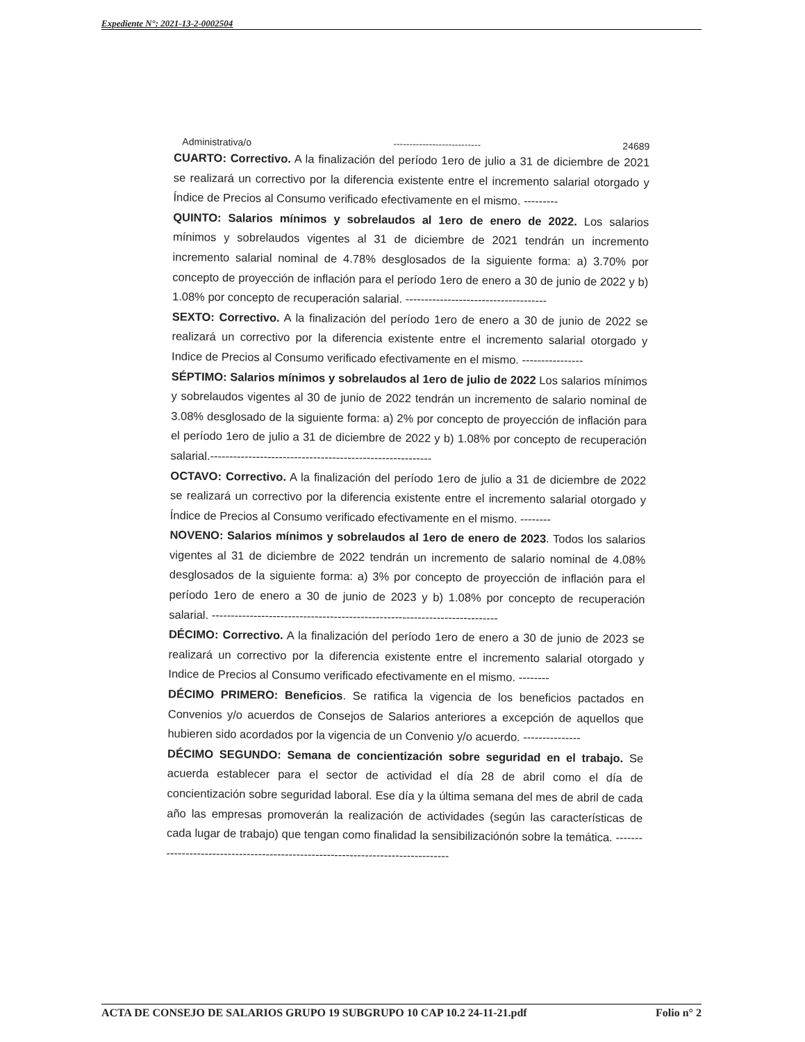Expediente N°: 2021-13-2-0002504
Administrativa/o --------------------------- 24689
CUARTO: Correctivo. A la finalización del período 1ero de julio a 31 de diciembre de 2021 se realizará un correctivo por la diferencia existente entre el incremento salarial otorgado y Índice de Precios al Consumo verificado efectivamente en el mismo. ---------
QUINTO: Salarios mínimos y sobrelaudos al 1ero de enero de 2022. Los salarios mínimos y sobrelaudos vigentes al 31 de diciembre de 2021 tendrán un incremento incremento salarial nominal de 4.78% desglosados de la siguiente forma: a) 3.70% por concepto de proyección de inflación para el período 1ero de enero a 30 de junio de 2022 y b) 1.08% por concepto de recuperación salarial. -------------------------------------
SEXTO: Correctivo. A la finalización del período 1ero de enero a 30 de junio de 2022 se realizará un correctivo por la diferencia existente entre el incremento salarial otorgado y Indice de Precios al Consumo verificado efectivamente en el mismo. ----------------
SÉPTIMO: Salarios mínimos y sobrelaudos al 1ero de julio de 2022 Los salarios mínimos y sobrelaudos vigentes al 30 de junio de 2022 tendrán un incremento de salario nominal de 3.08% desglosado de la siguiente forma: a) 2% por concepto de proyección de inflación para el período 1ero de julio a 31 de diciembre de 2022 y b) 1.08% por concepto de recuperación salarial.----------------------------------------------------------
OCTAVO: Correctivo. A la finalización del período 1ero de julio a 31 de diciembre de 2022 se realizará un correctivo por la diferencia existente entre el incremento salarial otorgado y Índice de Precios al Consumo verificado efectivamente en el mismo. --------
NOVENO: Salarios mínimos y sobrelaudos al 1ero de enero de 2023. Todos los salarios vigentes al 31 de diciembre de 2022 tendrán un incremento de salario nominal de 4.08% desglosados de la siguiente forma: a) 3% por concepto de proyección de inflación para el período 1ero de enero a 30 de junio de 2023 y b) 1.08% por concepto de recuperación salarial. ---------------------------------------------------------------------------
DÉCIMO: Correctivo. A la finalización del período 1ero de enero a 30 de junio de 2023 se realizará un correctivo por la diferencia existente entre el incremento salarial otorgado y Indice de Precios al Consumo verificado efectivamente en el mismo. --------
DÉCIMO PRIMERO: Beneficios. Se ratifica la vigencia de los beneficios pactados en Convenios y/o acuerdos de Consejos de Salarios anteriores a excepción de aquellos que hubieren sido acordados por la vigencia de un Convenio y/o acuerdo. ---------------
DÉCIMO SEGUNDO: Semana de concientización sobre seguridad en el trabajo. Se acuerda establecer para el sector de actividad el día 28 de abril como el día de concientización sobre seguridad laboral. Ese día y la última semana del mes de abril de cada año las empresas promoverán la realización de actividades (según las características de cada lugar de trabajo) que tengan como finalidad la sensibilizaciónón sobre la temática. ---------------------------------------------------------------------------------
ACTA DE CONSEJO DE SALARIOS GRUPO 19 SUBGRUPO 10 CAP 10.2 24-11-21.pdf Folio n° 2